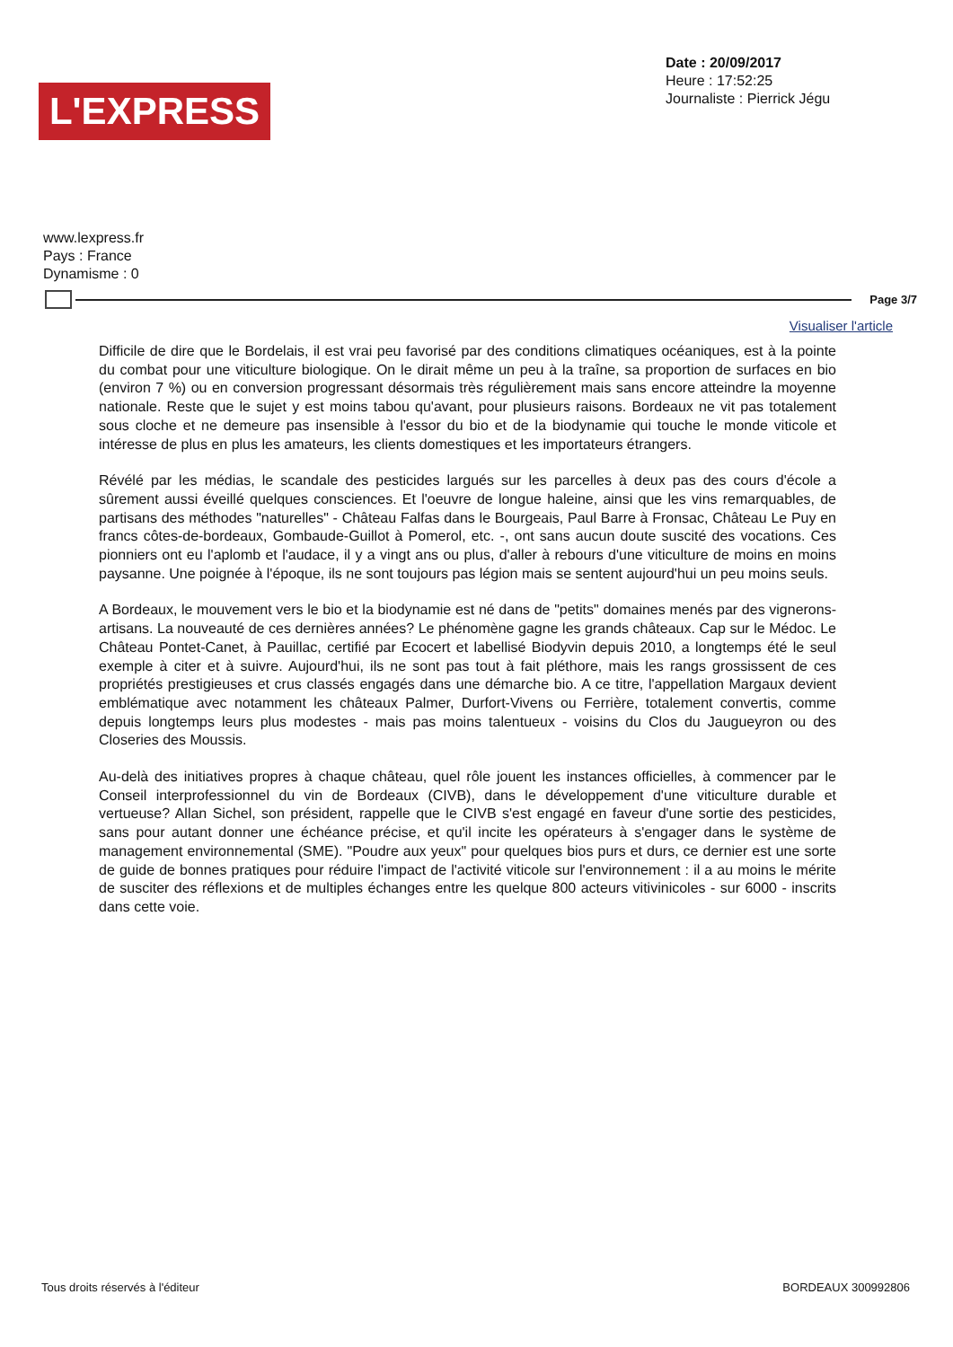L'EXPRESS
Date : 20/09/2017
Heure : 17:52:25
Journaliste : Pierrick Jégu
www.lexpress.fr
Pays : France
Dynamisme : 0
Page 3/7
Visualiser l'article
Difficile de dire que le Bordelais, il est vrai peu favorisé par des conditions climatiques océaniques, est à la pointe du combat pour une viticulture biologique. On le dirait même un peu à la traîne, sa proportion de surfaces en bio (environ 7 %) ou en conversion progressant désormais très régulièrement mais sans encore atteindre la moyenne nationale. Reste que le sujet y est moins tabou qu'avant, pour plusieurs raisons. Bordeaux ne vit pas totalement sous cloche et ne demeure pas insensible à l'essor du bio et de la biodynamie qui touche le monde viticole et intéresse de plus en plus les amateurs, les clients domestiques et les importateurs étrangers.
Révélé par les médias, le scandale des pesticides largués sur les parcelles à deux pas des cours d'école a sûrement aussi éveillé quelques consciences. Et l'oeuvre de longue haleine, ainsi que les vins remarquables, de partisans des méthodes "naturelles" - Château Falfas dans le Bourgeais, Paul Barre à Fronsac, Château Le Puy en francs côtes-de-bordeaux, Gombaude-Guillot à Pomerol, etc. -, ont sans aucun doute suscité des vocations. Ces pionniers ont eu l'aplomb et l'audace, il y a vingt ans ou plus, d'aller à rebours d'une viticulture de moins en moins paysanne. Une poignée à l'époque, ils ne sont toujours pas légion mais se sentent aujourd'hui un peu moins seuls.
A Bordeaux, le mouvement vers le bio et la biodynamie est né dans de "petits" domaines menés par des vignerons-artisans. La nouveauté de ces dernières années? Le phénomène gagne les grands châteaux. Cap sur le Médoc. Le Château Pontet-Canet, à Pauillac, certifié par Ecocert et labellisé Biodyvin depuis 2010, a longtemps été le seul exemple à citer et à suivre. Aujourd'hui, ils ne sont pas tout à fait pléthore, mais les rangs grossissent de ces propriétés prestigieuses et crus classés engagés dans une démarche bio. A ce titre, l'appellation Margaux devient emblématique avec notamment les châteaux Palmer, Durfort-Vivens ou Ferrière, totalement convertis, comme depuis longtemps leurs plus modestes - mais pas moins talentueux - voisins du Clos du Jaugueyron ou des Closeries des Moussis.
Au-delà des initiatives propres à chaque château, quel rôle jouent les instances officielles, à commencer par le Conseil interprofessionnel du vin de Bordeaux (CIVB), dans le développement d'une viticulture durable et vertueuse? Allan Sichel, son président, rappelle que le CIVB s'est engagé en faveur d'une sortie des pesticides, sans pour autant donner une échéance précise, et qu'il incite les opérateurs à s'engager dans le système de management environnemental (SME). "Poudre aux yeux" pour quelques bios purs et durs, ce dernier est une sorte de guide de bonnes pratiques pour réduire l'impact de l'activité viticole sur l'environnement : il a au moins le mérite de susciter des réflexions et de multiples échanges entre les quelque 800 acteurs vitivinicoles - sur 6000 - inscrits dans cette voie.
Tous droits réservés à l'éditeur BORDEAUX 300992806